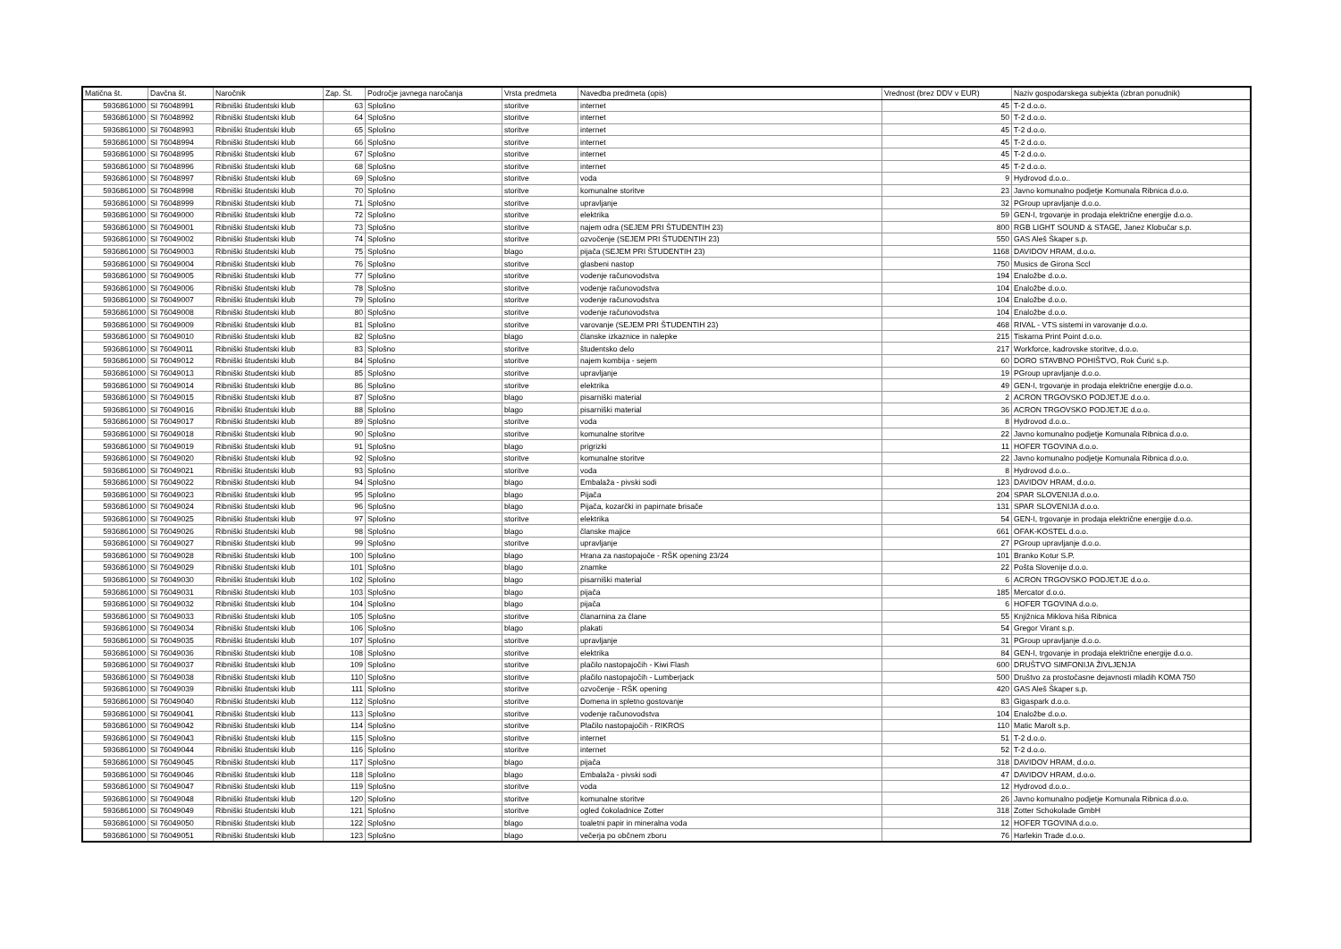| Matična št. | Davčna št. | Naročnik | Zap. Št. | Področje javnega naročanja | Vrsta predmeta | Navedba predmeta (opis) | Vrednost (brez DDV v EUR) | Naziv gospodarskega subjekta (izbran ponudnik) |
| --- | --- | --- | --- | --- | --- | --- | --- | --- |
| 5936861000 | SI 76048991 | Ribniški študentski klub | 63 | Splošno | storitve | internet | 45 | T-2 d.o.o. |
| 5936861000 | SI 76048992 | Ribniški študentski klub | 64 | Splošno | storitve | internet | 50 | T-2 d.o.o. |
| 5936861000 | SI 76048993 | Ribniški študentski klub | 65 | Splošno | storitve | internet | 45 | T-2 d.o.o. |
| 5936861000 | SI 76048994 | Ribniški študentski klub | 66 | Splošno | storitve | internet | 45 | T-2 d.o.o. |
| 5936861000 | SI 76048995 | Ribniški študentski klub | 67 | Splošno | storitve | internet | 45 | T-2 d.o.o. |
| 5936861000 | SI 76048996 | Ribniški študentski klub | 68 | Splošno | storitve | internet | 45 | T-2 d.o.o. |
| 5936861000 | SI 76048997 | Ribniški študentski klub | 69 | Splošno | storitve | voda | 9 | Hydrovod d.o.o.. |
| 5936861000 | SI 76048998 | Ribniški študentski klub | 70 | Splošno | storitve | komunalne storitve | 23 | Javno komunalno podjetje Komunala Ribnica d.o.o. |
| 5936861000 | SI 76048999 | Ribniški študentski klub | 71 | Splošno | storitve | upravljanje | 32 | PGroup upravljanje d.o.o. |
| 5936861000 | SI 76049000 | Ribniški študentski klub | 72 | Splošno | storitve | elektrika | 59 | GEN-I, trgovanje in prodaja električne energije d.o.o. |
| 5936861000 | SI 76049001 | Ribniški študentski klub | 73 | Splošno | storitve | najem odra (SEJEM PRI ŠTUDENTIH 23) | 800 | RGB LIGHT SOUND & STAGE, Janez Klobučar s.p. |
| 5936861000 | SI 76049002 | Ribniški študentski klub | 74 | Splošno | storitve | ozvočenje (SEJEM PRI ŠTUDENTIH 23) | 550 | GAS Aleš Škaper s.p. |
| 5936861000 | SI 76049003 | Ribniški študentski klub | 75 | Splošno | blago | pijača (SEJEM PRI ŠTUDENTIH 23) | 1168 | DAVIDOV HRAM, d.o.o. |
| 5936861000 | SI 76049004 | Ribniški študentski klub | 76 | Splošno | storitve | glasbeni nastop | 750 | Musics de Girona Sccl |
| 5936861000 | SI 76049005 | Ribniški študentski klub | 77 | Splošno | storitve | vodenje računovodstva | 194 | Enaložbe d.o.o. |
| 5936861000 | SI 76049006 | Ribniški študentski klub | 78 | Splošno | storitve | vodenje računovodstva | 104 | Enaložbe d.o.o. |
| 5936861000 | SI 76049007 | Ribniški študentski klub | 79 | Splošno | storitve | vodenje računovodstva | 104 | Enaložbe d.o.o. |
| 5936861000 | SI 76049008 | Ribniški študentski klub | 80 | Splošno | storitve | vodenje računovodstva | 104 | Enaložbe d.o.o. |
| 5936861000 | SI 76049009 | Ribniški študentski klub | 81 | Splošno | storitve | varovanje (SEJEM PRI ŠTUDENTIH 23) | 468 | RIVAL - VTS sistemi in varovanje d.o.o. |
| 5936861000 | SI 76049010 | Ribniški študentski klub | 82 | Splošno | blago | članske izkaznice in nalepke | 215 | Tiskarna Print Point d.o.o. |
| 5936861000 | SI 76049011 | Ribniški študentski klub | 83 | Splošno | storitve | študentsko delo | 217 | Workforce, kadrovske storitve, d.o.o. |
| 5936861000 | SI 76049012 | Ribniški študentski klub | 84 | Splošno | storitve | najem kombija - sejem | 60 | DORO STAVBNO POHIŠTVO, Rok Ćurić s.p. |
| 5936861000 | SI 76049013 | Ribniški študentski klub | 85 | Splošno | storitve | upravljanje | 19 | PGroup upravljanje d.o.o. |
| 5936861000 | SI 76049014 | Ribniški študentski klub | 86 | Splošno | storitve | elektrika | 49 | GEN-I, trgovanje in prodaja električne energije d.o.o. |
| 5936861000 | SI 76049015 | Ribniški študentski klub | 87 | Splošno | blago | pisarniški material | 2 | ACRON TRGOVSKO PODJETJE d.o.o. |
| 5936861000 | SI 76049016 | Ribniški študentski klub | 88 | Splošno | blago | pisarniški material | 36 | ACRON TRGOVSKO PODJETJE d.o.o. |
| 5936861000 | SI 76049017 | Ribniški študentski klub | 89 | Splošno | storitve | voda | 8 | Hydrovod d.o.o.. |
| 5936861000 | SI 76049018 | Ribniški študentski klub | 90 | Splošno | storitve | komunalne storitve | 22 | Javno komunalno podjetje Komunala Ribnica d.o.o. |
| 5936861000 | SI 76049019 | Ribniški študentski klub | 91 | Splošno | blago | prigrizki | 11 | HOFER TGOVINA d.o.o. |
| 5936861000 | SI 76049020 | Ribniški študentski klub | 92 | Splošno | storitve | komunalne storitve | 22 | Javno komunalno podjetje Komunala Ribnica d.o.o. |
| 5936861000 | SI 76049021 | Ribniški študentski klub | 93 | Splošno | storitve | voda | 8 | Hydrovod d.o.o.. |
| 5936861000 | SI 76049022 | Ribniški študentski klub | 94 | Splošno | blago | Embalaža - pivski sodi | 123 | DAVIDOV HRAM, d.o.o. |
| 5936861000 | SI 76049023 | Ribniški študentski klub | 95 | Splošno | blago | Pijača | 204 | SPAR SLOVENIJA d.o.o. |
| 5936861000 | SI 76049024 | Ribniški študentski klub | 96 | Splošno | blago | Pijača, kozarčki in papirnate brisače | 131 | SPAR SLOVENIJA d.o.o. |
| 5936861000 | SI 76049025 | Ribniški študentski klub | 97 | Splošno | storitve | elektrika | 54 | GEN-I, trgovanje in prodaja električne energije d.o.o. |
| 5936861000 | SI 76049026 | Ribniški študentski klub | 98 | Splošno | blago | članske majice | 661 | OFAK-KOSTEL d.o.o. |
| 5936861000 | SI 76049027 | Ribniški študentski klub | 99 | Splošno | storitve | upravljanje | 27 | PGroup upravljanje d.o.o. |
| 5936861000 | SI 76049028 | Ribniški študentski klub | 100 | Splošno | blago | Hrana za nastopajoče - RŠK opening 23/24 | 101 | Branko Kotur S.P. |
| 5936861000 | SI 76049029 | Ribniški študentski klub | 101 | Splošno | blago | znamke | 22 | Pošta Slovenije d.o.o. |
| 5936861000 | SI 76049030 | Ribniški študentski klub | 102 | Splošno | blago | pisarniški material | 6 | ACRON TRGOVSKO PODJETJE d.o.o. |
| 5936861000 | SI 76049031 | Ribniški študentski klub | 103 | Splošno | blago | pijača | 185 | Mercator d.o.o. |
| 5936861000 | SI 76049032 | Ribniški študentski klub | 104 | Splošno | blago | pijača | 6 | HOFER TGOVINA d.o.o. |
| 5936861000 | SI 76049033 | Ribniški študentski klub | 105 | Splošno | storitve | članarnina za člane | 55 | Knjižnica Miklova hiša Ribnica |
| 5936861000 | SI 76049034 | Ribniški študentski klub | 106 | Splošno | blago | plakati | 54 | Gregor Virant s.p. |
| 5936861000 | SI 76049035 | Ribniški študentski klub | 107 | Splošno | storitve | upravljanje | 31 | PGroup upravljanje d.o.o. |
| 5936861000 | SI 76049036 | Ribniški študentski klub | 108 | Splošno | storitve | elektrika | 84 | GEN-I, trgovanje in prodaja električne energije d.o.o. |
| 5936861000 | SI 76049037 | Ribniški študentski klub | 109 | Splošno | storitve | plačilo nastopajočih - Kiwi Flash | 600 | DRUŠTVO SIMFONIJA ŽIVLJENJA |
| 5936861000 | SI 76049038 | Ribniški študentski klub | 110 | Splošno | storitve | plačilo nastopajočih - Lumberjack | 500 | Društvo za prostočasne dejavnosti mladih KOMA 750 |
| 5936861000 | SI 76049039 | Ribniški študentski klub | 111 | Splošno | storitve | ozvočenje - RŠK opening | 420 | GAS Aleš Škaper s.p. |
| 5936861000 | SI 76049040 | Ribniški študentski klub | 112 | Splošno | storitve | Domena in spletno gostovanje | 83 | Gigaspark d.o.o. |
| 5936861000 | SI 76049041 | Ribniški študentski klub | 113 | Splošno | storitve | vodenje računovodstva | 104 | Enaložbe d.o.o. |
| 5936861000 | SI 76049042 | Ribniški študentski klub | 114 | Splošno | storitve | Plačilo nastopajočih - RIKROS | 110 | Matic Marolt s.p. |
| 5936861000 | SI 76049043 | Ribniški študentski klub | 115 | Splošno | storitve | internet | 51 | T-2 d.o.o. |
| 5936861000 | SI 76049044 | Ribniški študentski klub | 116 | Splošno | storitve | internet | 52 | T-2 d.o.o. |
| 5936861000 | SI 76049045 | Ribniški študentski klub | 117 | Splošno | blago | pijača | 318 | DAVIDOV HRAM, d.o.o. |
| 5936861000 | SI 76049046 | Ribniški študentski klub | 118 | Splošno | blago | Embalaža - pivski sodi | 47 | DAVIDOV HRAM, d.o.o. |
| 5936861000 | SI 76049047 | Ribniški študentski klub | 119 | Splošno | storitve | voda | 12 | Hydrovod d.o.o.. |
| 5936861000 | SI 76049048 | Ribniški študentski klub | 120 | Splošno | storitve | komunalne storitve | 26 | Javno komunalno podjetje Komunala Ribnica d.o.o. |
| 5936861000 | SI 76049049 | Ribniški študentski klub | 121 | Splošno | storitve | ogled čokoladnice Zotter | 318 | Zotter Schokolade GmbH |
| 5936861000 | SI 76049050 | Ribniški študentski klub | 122 | Splošno | blago | toaletni papir in mineralna voda | 12 | HOFER TGOVINA d.o.o. |
| 5936861000 | SI 76049051 | Ribniški študentski klub | 123 | Splošno | blago | večerja po občnem zboru | 76 | Harlekin Trade d.o.o. |